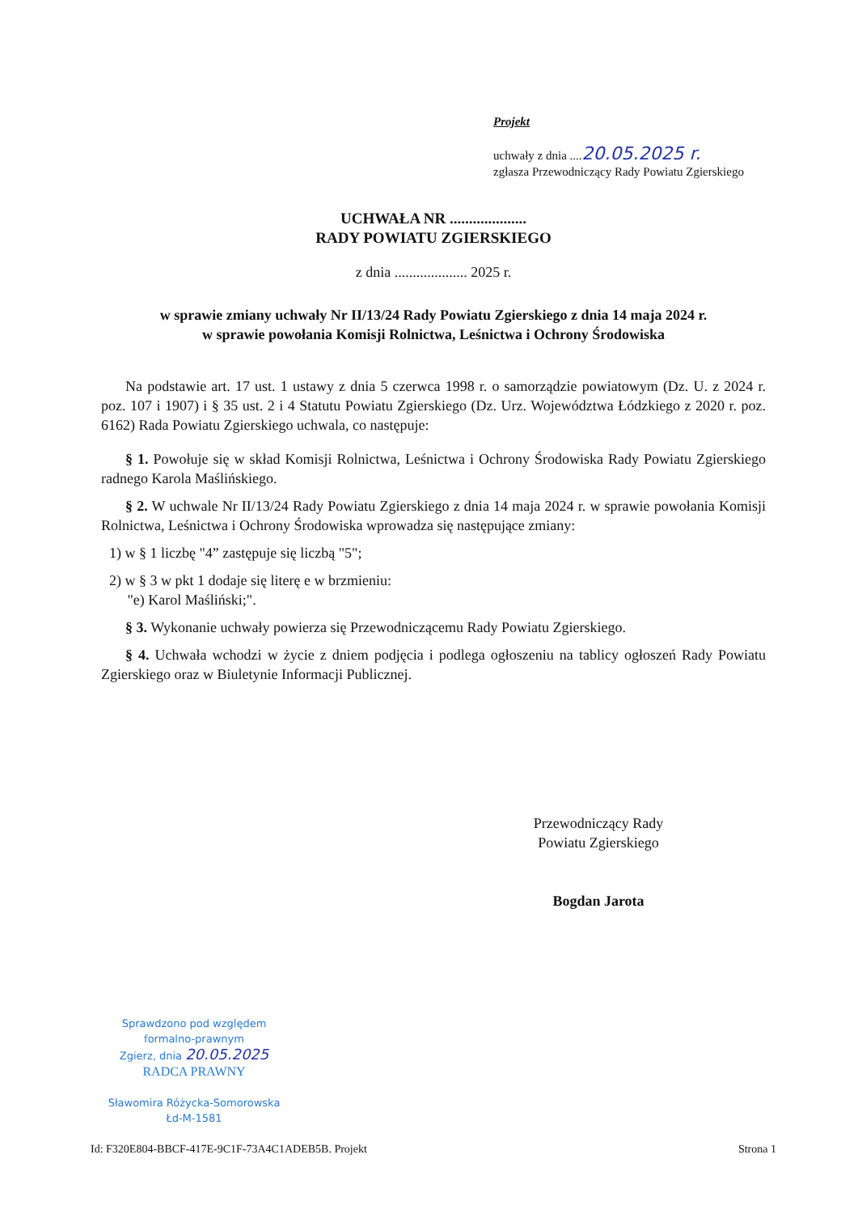Projekt
uchwały z dnia ....20.05.2025 r.
zgłasza Przewodniczący Rady Powiatu Zgierskiego
UCHWAŁA NR ....................
RADY POWIATU ZGIERSKIEGO
z dnia .................... 2025 r.
w sprawie zmiany uchwały Nr II/13/24 Rady Powiatu Zgierskiego z dnia 14 maja 2024 r.
w sprawie powołania Komisji Rolnictwa, Leśnictwa i Ochrony Środowiska
Na podstawie art. 17 ust. 1 ustawy z dnia 5 czerwca 1998 r. o samorządzie powiatowym (Dz. U. z 2024 r. poz. 107 i 1907) i § 35 ust. 2 i 4 Statutu Powiatu Zgierskiego (Dz. Urz. Województwa Łódzkiego z 2020 r. poz. 6162) Rada Powiatu Zgierskiego uchwala, co następuje:
§ 1. Powołuje się w skład Komisji Rolnictwa, Leśnictwa i Ochrony Środowiska Rady Powiatu Zgierskiego radnego Karola Maślińskiego.
§ 2. W uchwale Nr II/13/24 Rady Powiatu Zgierskiego z dnia 14 maja 2024 r. w sprawie powołania Komisji Rolnictwa, Leśnictwa i Ochrony Środowiska wprowadza się następujące zmiany:
1) w § 1 liczbę "4” zastępuje się liczbą "5";
2) w § 3 w pkt 1 dodaje się literę e w brzmieniu:
"e) Karol Maśliński;".
§ 3. Wykonanie uchwały powierza się Przewodniczącemu Rady Powiatu Zgierskiego.
§ 4. Uchwała wchodzi w życie z dniem podjęcia i podlega ogłoszeniu na tablicy ogłoszeń Rady Powiatu Zgierskiego oraz w Biuletynie Informacji Publicznej.
Przewodniczący Rady
Powiatu Zgierskiego
Bogdan Jarota
Sprawdzono pod względem
formalno-prawnym
Zgierz, dnia 20.05.2025
RADCA PRAWNY
Sławomira Różycka-Somorowska
Łd-M-1581
Id: F320E804-BBCF-417E-9C1F-73A4C1ADEB5B. Projekt Strona 1